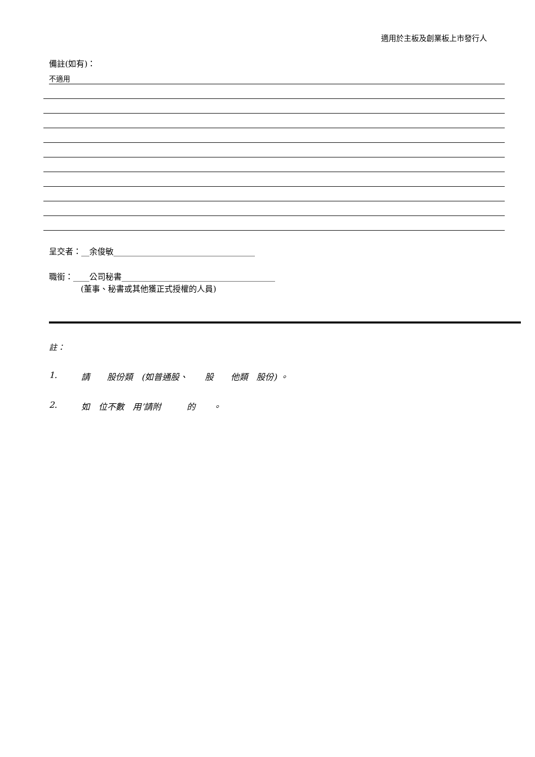適用於主板及創業板上市發行人
備註(如有)：
不適用
呈交者：__余俊敏___________________________________
職銜：____公司秘書______________________________________
(董事、秘書或其他獲正式授權的人員)
註：
1. 請　　股份類　(如普通股、　　股　　他類　股份) 。
2. 如　位不數　用’請附　　　的　　。